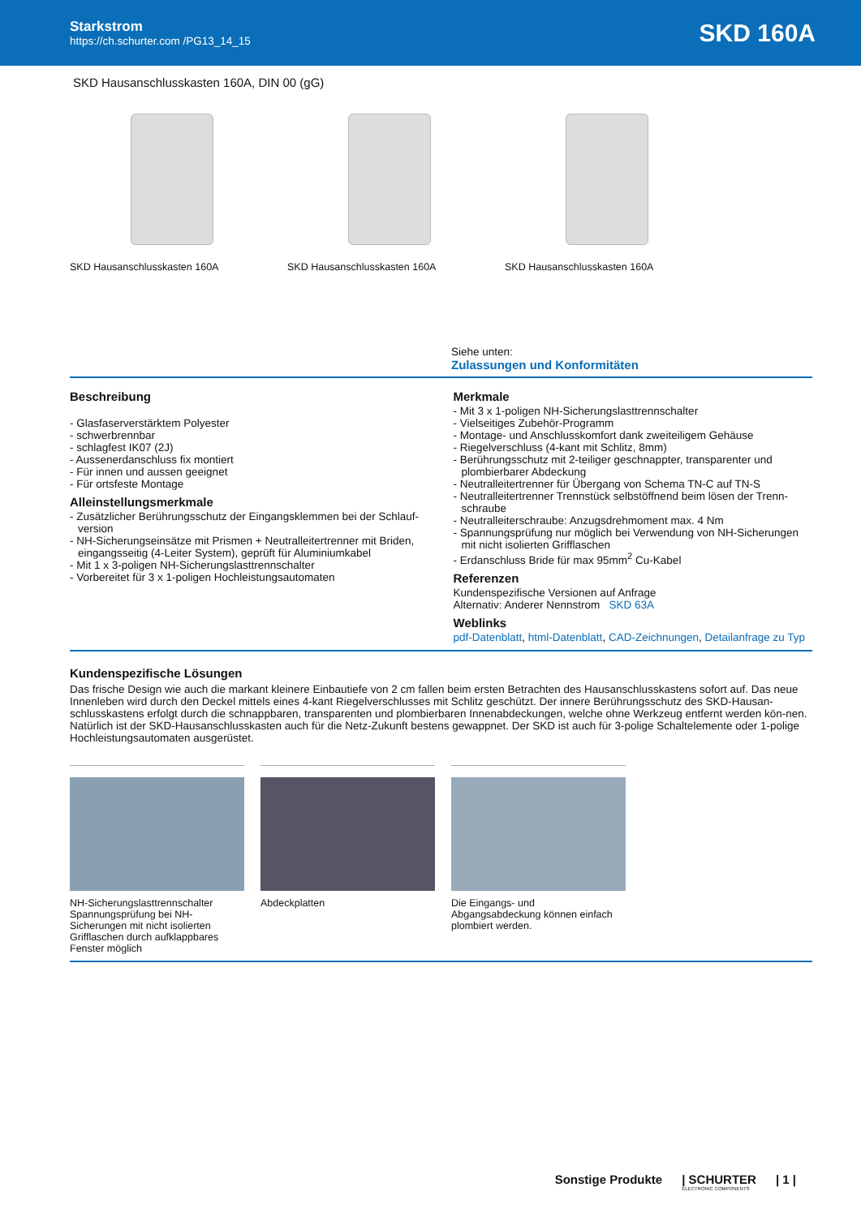Starkstrom
https://ch.schurter.com /PG13_14_15
SKD 160A
SKD Hausanschlusskasten 160A, DIN 00 (gG)
SKD Hausanschlusskasten 160A SKD Hausanschlusskasten 160A SKD Hausanschlusskasten 160A
Siehe unten:
Zulassungen und Konformitäten
Beschreibung
- Glasfaserverstärktem Polyester
- schwerbrennbar
- schlagfest IK07 (2J)
- Aussenerdanschluss fix montiert
- Für innen und aussen geeignet
- Für ortsfeste Montage
Alleinstellungsmerkmale
- Zusätzlicher Berührungsschutz der Eingangsklemmen bei der Schlauf-version
- NH-Sicherungseinsätze mit Prismen + Neutralleitertrenner mit Briden, eingangsseitig (4-Leiter System), geprüft für Aluminiumkabel
- Mit 1 x 3-poligen NH-Sicherungslasttrennschalter
- Vorbereitet für 3 x 1-poligen Hochleistungsautomaten
Merkmale
- Mit 3 x 1-poligen NH-Sicherungslasttrennschalter
- Vielseitiges Zubehör-Programm
- Montage- und Anschlusskomfort dank zweiteiligem Gehäuse
- Riegelverschluss (4-kant mit Schlitz, 8mm)
- Berührungsschutz mit 2-teiliger geschnappter, transparenter und plombierbarer Abdeckung
- Neutralleitertrenner für Übergang von Schema TN-C auf TN-S
- Neutralleitertrenner Trennstück selbstöffnend beim lösen der Trenn-schraube
- Neutralleiterschraube: Anzugsdrehmoment max. 4 Nm
- Spannungsprüfung nur möglich bei Verwendung von NH-Sicherungen mit nicht isolierten Grifflaschen
- Erdanschluss Bride für max 95mm<sup>2</sup> Cu-Kabel
Referenzen
Kundenspezifische Versionen auf Anfrage
Alternativ: Anderer Nennstrom SKD 63A
Weblinks
pdf-Datenblatt, html-Datenblatt, CAD-Zeichnungen, Detailanfrage zu Typ
Kundenspezifische Lösungen
Das frische Design wie auch die markant kleinere Einbautiefe von 2 cm fallen beim ersten Betrachten des Hausanschlusskastens sofort auf. Das neue Innenleben wird durch den Deckel mittels eines 4-kant Riegelverschlusses mit Schlitz geschützt. Der innere Berührungsschutz des SKD-Hausan-schlusskastens erfolgt durch die schnappbaren, transparenten und plombierbaren Innenabdeckungen, welche ohne Werkzeug entfernt werden kön-nen. Natürlich ist der SKD-Hausanschlusskasten auch für die Netz-Zukunft bestens gewappnet. Der SKD ist auch für 3-polige Schaltelemente oder 1-polige Hochleistungsautomaten ausgerüstet.
NH-Sicherungslasttrennschalter Spannungsprüfung bei NH-Sicherungen mit nicht isolierten Grifflaschen durch aufklappbares Fenster möglich
Abdeckplatten Die Eingangs- und Abgangsabdeckung können einfach plombiert werden.
Sonstige Produkte | SCHURTER
ELECTRONIC COMPONENTS | 1 |